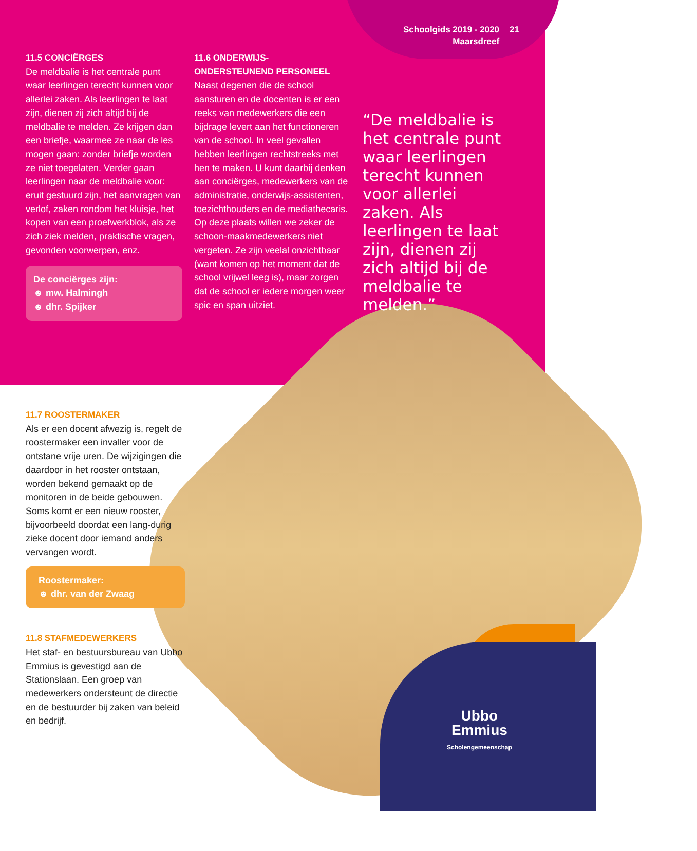Schoolgids 2019 - 2020
Maarsdreef
21
11.5 CONCIËRGES
De meldbalie is het centrale punt waar leerlingen terecht kunnen voor allerlei zaken. Als leerlingen te laat zijn, dienen zij zich altijd bij de meldbalie te melden. Ze krijgen dan een briefje, waarmee ze naar de les mogen gaan: zonder briefje worden ze niet toegelaten. Verder gaan leerlingen naar de meldbalie voor: eruit gestuurd zijn, het aanvragen van verlof, zaken rondom het kluisje, het kopen van een proefwerkblok, als ze zich ziek melden, praktische vragen, gevonden voorwerpen, enz.
De conciërges zijn:
☻ mw. Halmingh
☻ dhr. Spijker
11.6 ONDERWIJS-
ONDERSTEUNEND PERSONEEL
Naast degenen die de school aansturen en de docenten is er een reeks van medewerkers die een bijdrage levert aan het functioneren van de school. In veel gevallen hebben leerlingen rechtstreeks met hen te maken. U kunt daarbij denken aan conciërges, medewerkers van de administratie, onderwijs-assistenten, toezichthouders en de mediathecaris. Op deze plaats willen we zeker de schoon-maakmedewerkers niet vergeten. Ze zijn veelal onzichtbaar (want komen op het moment dat de school vrijwel leeg is), maar zorgen dat de school er iedere morgen weer spic en span uitziet.
“De meldbalie is het centrale punt waar leerlingen terecht kunnen voor allerlei zaken. Als leerlingen te laat zijn, dienen zij zich altijd bij de meldbalie te melden.”
11.7 ROOSTERMAKER
Als er een docent afwezig is, regelt de roostermaker een invaller voor de ontstane vrije uren. De wijzigingen die daardoor in het rooster ontstaan, worden bekend gemaakt op de monitoren in de beide gebouwen. Soms komt er een nieuw rooster, bijvoorbeeld doordat een lang-durig zieke docent door iemand anders vervangen wordt.
Roostermaker:
☻ dhr. van der Zwaag
11.8 STAFMEDEWERKERS
Het staf- en bestuursbureau van Ubbo Emmius is gevestigd aan de Stationslaan. Een groep van medewerkers ondersteunt de directie en de bestuurder bij zaken van beleid en bedrijf.
Ubbo
Emmius
Scholengemeenschap